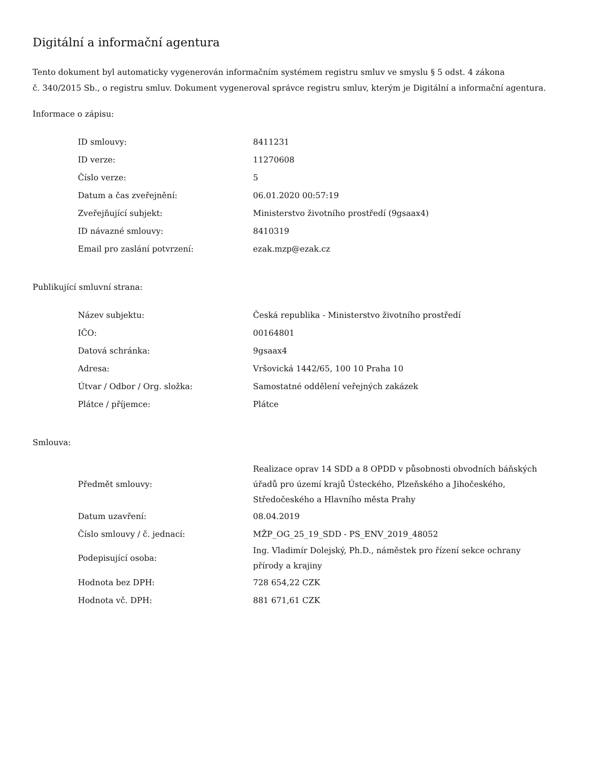Digitální a informační agentura
Tento dokument byl automaticky vygenerován informačním systémem registru smluv ve smyslu § 5 odst. 4 zákona
č. 340/2015 Sb., o registru smluv. Dokument vygeneroval správce registru smluv, kterým je Digitální a informační agentura.
Informace o zápisu:
| ID smlouvy: | 8411231 |
| ID verze: | 11270608 |
| Číslo verze: | 5 |
| Datum a čas zveřejnění: | 06.01.2020 00:57:19 |
| Zveřejňující subjekt: | Ministerstvo životního prostředí (9gsaax4) |
| ID návazné smlouvy: | 8410319 |
| Email pro zaslání potvrzení: | ezak.mzp@ezak.cz |
Publikující smluvní strana:
| Název subjektu: | Česká republika - Ministerstvo životního prostředí |
| IČO: | 00164801 |
| Datová schránka: | 9gsaax4 |
| Adresa: | Vršovická 1442/65, 100 10 Praha 10 |
| Útvar / Odbor / Org. složka: | Samostatné oddělení veřejných zakázek |
| Plátce / příjemce: | Plátce |
Smlouva:
| Předmět smlouvy: | Realizace oprav 14 SDD a 8 OPDD v působnosti obvodních báňských úřadů pro území krajů Ústeckého, Plzeňského a Jihočeského, Středočeského a Hlavního města Prahy |
| Datum uzavření: | 08.04.2019 |
| Číslo smlouvy / č. jednací: | MŽP_OG_25_19_SDD - PS_ENV_2019_48052 |
| Podepisující osoba: | Ing. Vladimír Dolejský, Ph.D., náměstek pro řízení sekce ochrany přírody a krajiny |
| Hodnota bez DPH: | 728 654,22 CZK |
| Hodnota vč. DPH: | 881 671,61 CZK |